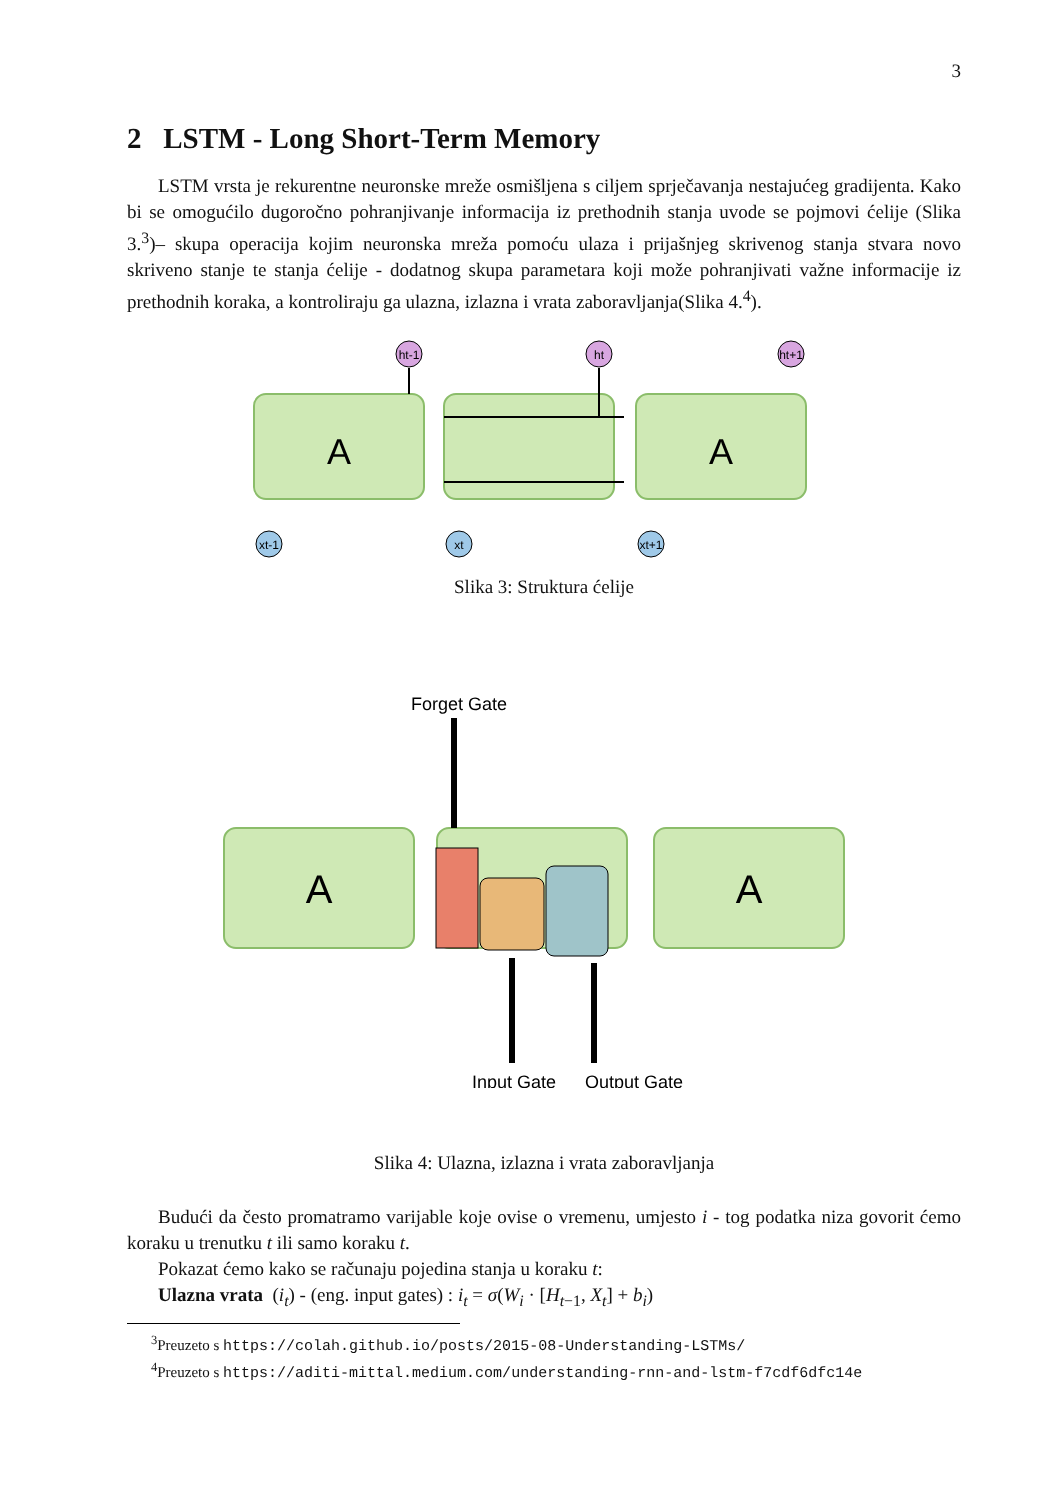3
2 LSTM - Long Short-Term Memory
LSTM vrsta je rekurentne neuronske mreže osmišljena s ciljem sprječavanja nestajućeg gradijenta. Kako bi se omogućilo dugoročno pohranjivanje informacija iz prethodnih stanja uvode se pojmovi ćelije (Slika 3.<sup>3</sup>)– skupa operacija kojim neuronska mreža pomoću ulaza i prijašnjeg skrivenog stanja stvara novo skriveno stanje te stanja ćelije - dodatnog skupa parametara koji može pohranjivati važne informacije iz prethodnih koraka, a kontroliraju ga ulazna, izlazna i vrata zaboravljanja(Slika 4.<sup>4</sup>).
A
A
ht-1
ht
ht+1
xt-1
xt
xt+1
Slika 3: Struktura ćelije
Forget Gate
A
A
Input Gate
Output Gate
Slika 4: Ulazna, izlazna i vrata zaboravljanja
Budući da često promatramo varijable koje ovise o vremenu, umjesto i - tog podatka niza govorit ćemo koraku u trenutku t ili samo koraku t.
Pokazat ćemo kako se računaju pojedina stanja u koraku t:
Ulazna vrata (i<sub>t</sub>) - (eng. input gates) : i<sub>t</sub> = σ(W<sub>i</sub> · [H<sub>t−1</sub>, X<sub>t</sub>] + b<sub>i</sub>)
<sup>3</sup> Preuzeto s https://colah.github.io/posts/2015-08-Understanding-LSTMs/
<sup>4</sup> Preuzeto s https://aditi-mittal.medium.com/understanding-rnn-and-lstm-f7cdf6dfc14e